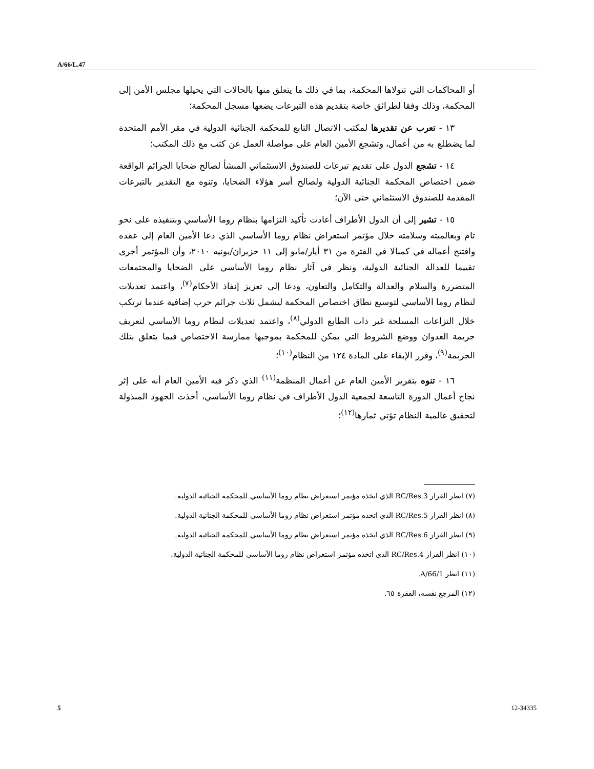A/66/L.47
أو المحاكمات التي تتولاها المحكمة، بما في ذلك ما يتعلق منها بالحالات التي يحيلها مجلس الأمن إلى المحكمة، وذلك وفقا لطرائق خاصة بتقديم هذه التبرعات يضعها مسجل المحكمة؛
١٣ - تعرب عن تقديرها لمكتب الاتصال التابع للمحكمة الجنائية الدولية في مقر الأمم المتحدة لما يضطلع به من أعمال، وتشجع الأمين العام على مواصلة العمل عن كثب مع ذلك المكتب؛
١٤ - تشجع الدول على تقديم تبرعات للصندوق الاستئماني المنشأ لصالح ضحايا الجرائم الواقعة ضمن اختصاص المحكمة الجنائية الدولية ولصالح أسر هؤلاء الضحايا، وتنوه مع التقدير بالتبرعات المقدمة للصندوق الاستئماني حتى الآن؛
١٥ - تشير إلى أن الدول الأطراف أعادت تأكيد التزامها بنظام روما الأساسي وبتنفيذه على نحو تام وبعالميته وسلامته خلال مؤتمر استعراض نظام روما الأساسي الذي دعا الأمين العام إلى عقده وافتتح أعماله في كمبالا في الفترة من ٣١ أيار/مايو إلى ١١ حزيران/يونيه ٢٠١٠، وأن المؤتمر أجرى تقييما للعدالة الجنائية الدولية، ونظر في آثار نظام روما الأساسي على الضحايا والمجتمعات المتضررة والسلام والعدالة والتكامل والتعاون، ودعا إلى تعزيز إنفاذ الأحكام<sup>(٧)</sup>، واعتمد تعديلات لنظام روما الأساسي لتوسيع نطاق اختصاص المحكمة ليشمل ثلاث جرائم حرب إضافية عندما ترتكب خلال النزاعات المسلحة غير ذات الطابع الدولي<sup>(٨)</sup>، واعتمد تعديلات لنظام روما الأساسي لتعريف جريمة العدوان ووضع الشروط التي يمكن للمحكمة بموجبها ممارسة الاختصاص فيما يتعلق بتلك الجريمة<sup>(٩)</sup>، وقرر الإبقاء على المادة ١٢٤ من النظام<sup>(١٠)</sup>؛
١٦ - تنوه بتقرير الأمين العام عن أعمال المنظمة<sup>(١١)</sup> الذي ذكر فيه الأمين العام أنه على إثر نجاح أعمال الدورة التاسعة لجمعية الدول الأطراف في نظام روما الأساسي، أخذت الجهود المبذولة لتحقيق عالمية النظام تؤتي ثمارها<sup>(١٢)</sup>؛
(٧) انظر القرار RC/Res.3 الذي اتخذه مؤتمر استعراض نظام روما الأساسي للمحكمة الجنائية الدولية.
(٨) انظر القرار RC/Res.5 الذي اتخذه مؤتمر استعراض نظام روما الأساسي للمحكمة الجنائية الدولية.
(٩) انظر القرار RC/Res.6 الذي اتخذه مؤتمر استعراض نظام روما الأساسي للمحكمة الجنائية الدولية.
(١٠) انظر القرار RC/Res.4 الذي اتخذه مؤتمر استعراض نظام روما الأساسي للمحكمة الجنائية الدولية.
(١١) انظر A/66/1.
(١٢) المرجع نفسه، الفقرة ٦٥.
5 12-34335